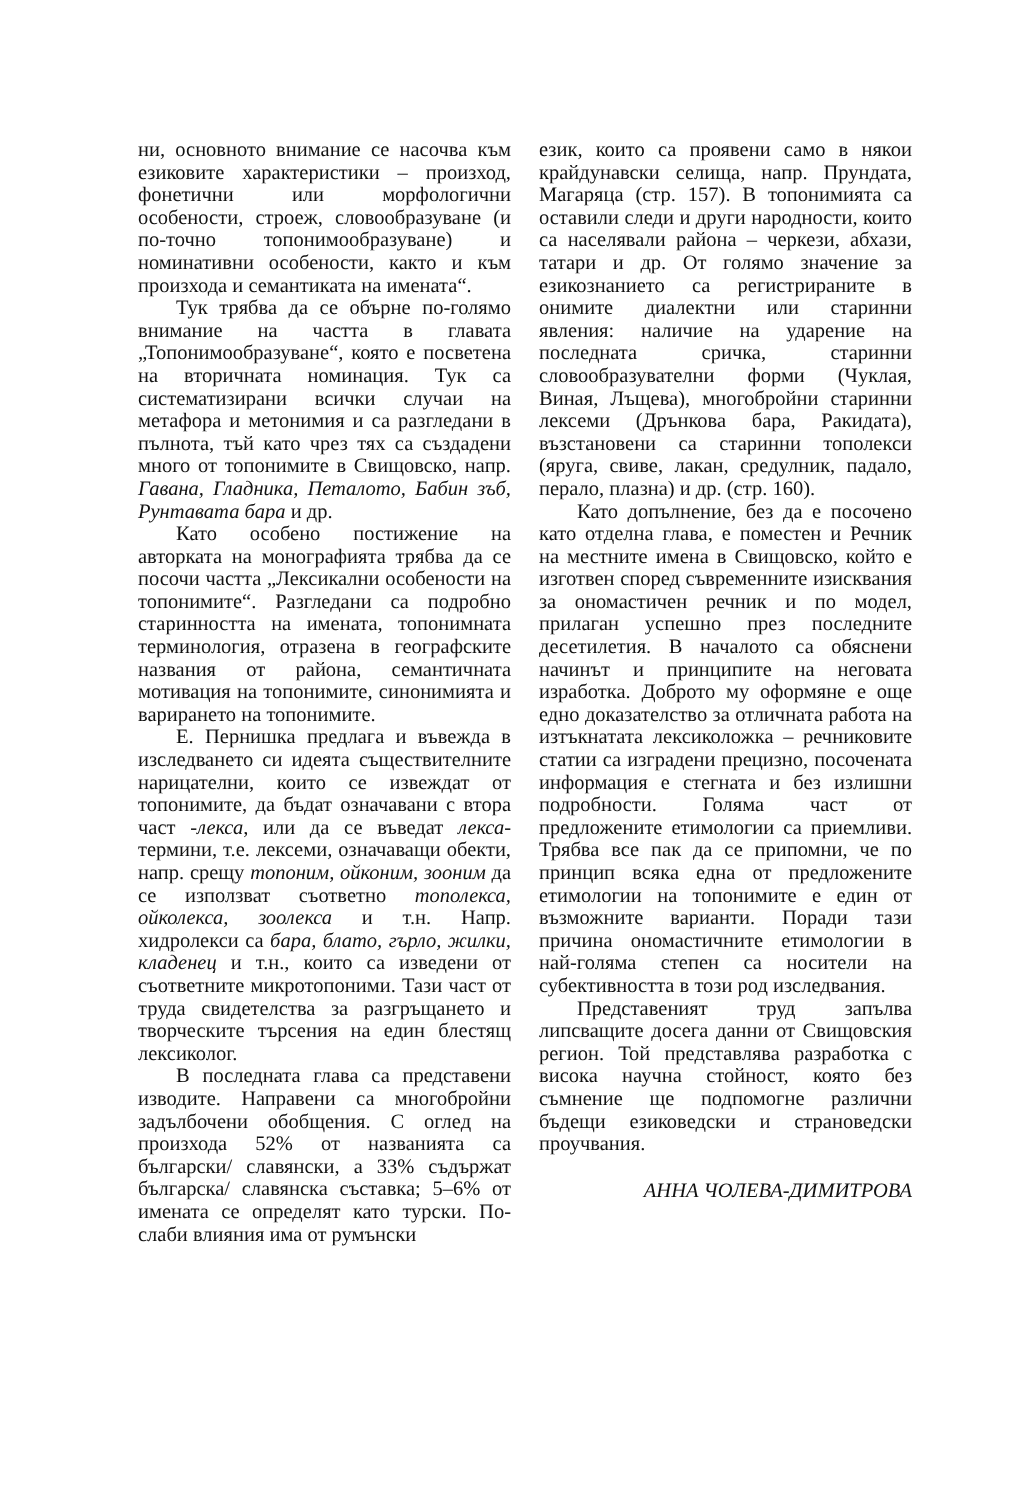ни, основното внимание се насочва към езиковите характеристики – произход, фонетични или морфологични особености, строеж, словообразуване (и по-точно топонимообразуване) и номинативни особености, както и към произхода и семантиката на имената“.
Тук трябва да се обърне по-голямо внимание на частта в главата „Топонимообразуване“, която е посветена на вторичната номинация. Тук са систематизирани всички случаи на метафора и метонимия и са разгледани в пълнота, тъй като чрез тях са създадени много от топонимите в Свищовско, напр. Гавана, Гладника, Петалото, Бабин зъб, Рунтавата бара и др.
Като особено постижение на авторката на монографията трябва да се посочи частта „Лексикални особености на топонимите“. Разгледани са подробно старинността на имената, топонимната терминология, отразена в географските названия от района, семантичната мотивация на топонимите, синонимията и варирането на топонимите.
Е. Пернишка предлага и въвежда в изследването си идеята съществителните нарицателни, които се извеждат от топонимите, да бъдат означавани с втора част -лекса, или да се въведат лекса-термини, т.е. лексеми, означаващи обекти, напр. срещу топоним, ойконим, зооним да се използват съответно тополекса, ойколекса, зоолекса и т.н. Напр. хидролекси са бара, блато, гърло, жилки, кладенец и т.н., които са изведени от съответните микротопоними. Тази част от труда свидетелства за разгръщането и творческите търсения на един блестящ лексиколог.
В последната глава са представени изводите. Направени са многобройни задълбочени обобщения. С оглед на произхода 52% от названията са български/ славянски, а 33% съдържат българска/ славянска съставка; 5–6% от имената се определят като турски. По-слаби влияния има от румънски
език, които са проявени само в някои крайдунавски селища, напр. Прундата, Магаряца (стр. 157). В топонимията са оставили следи и други народности, които са населявали района – черкези, абхази, татари и др. От голямо значение за езикознанието са регистрираните в онимите диалектни или старинни явления: наличие на ударение на последната сричка, старинни словообразувателни форми (Чуклая, Виная, Лъщева), многобройни старинни лексеми (Дрънкова бара, Ракидата), възстановени са старинни тополекси (яруга, свиве, лакан, средулник, падало, перало, плазна) и др. (стр. 160).
Като допълнение, без да е посочено като отделна глава, е поместен и Речник на местните имена в Свищовско, който е изготвен според съвременните изисквания за ономастичен речник и по модел, прилаган успешно през последните десетилетия. В началото са обяснени начинът и принципите на неговата изработка. Доброто му оформяне е още едно доказателство за отличната работа на изтъкнатата лексиколожка – речниковите статии са изградени прецизно, посочената информация е стегната и без излишни подробности. Голяма част от предложените етимологии са приемливи. Трябва все пак да се припомни, че по принцип всяка една от предложените етимологии на топонимите е един от възможните варианти. Поради тази причина ономастичните етимологии в най-голяма степен са носители на субективността в този род изследвания.
Представеният труд запълва липсващите досега данни от Свищовския регион. Той представлява разработка с висока научна стойност, която без съмнение ще подпомогне различни бъдещи езиковедски и страноведски проучвания.
АННА ЧОЛЕВА-ДИМИТРОВА